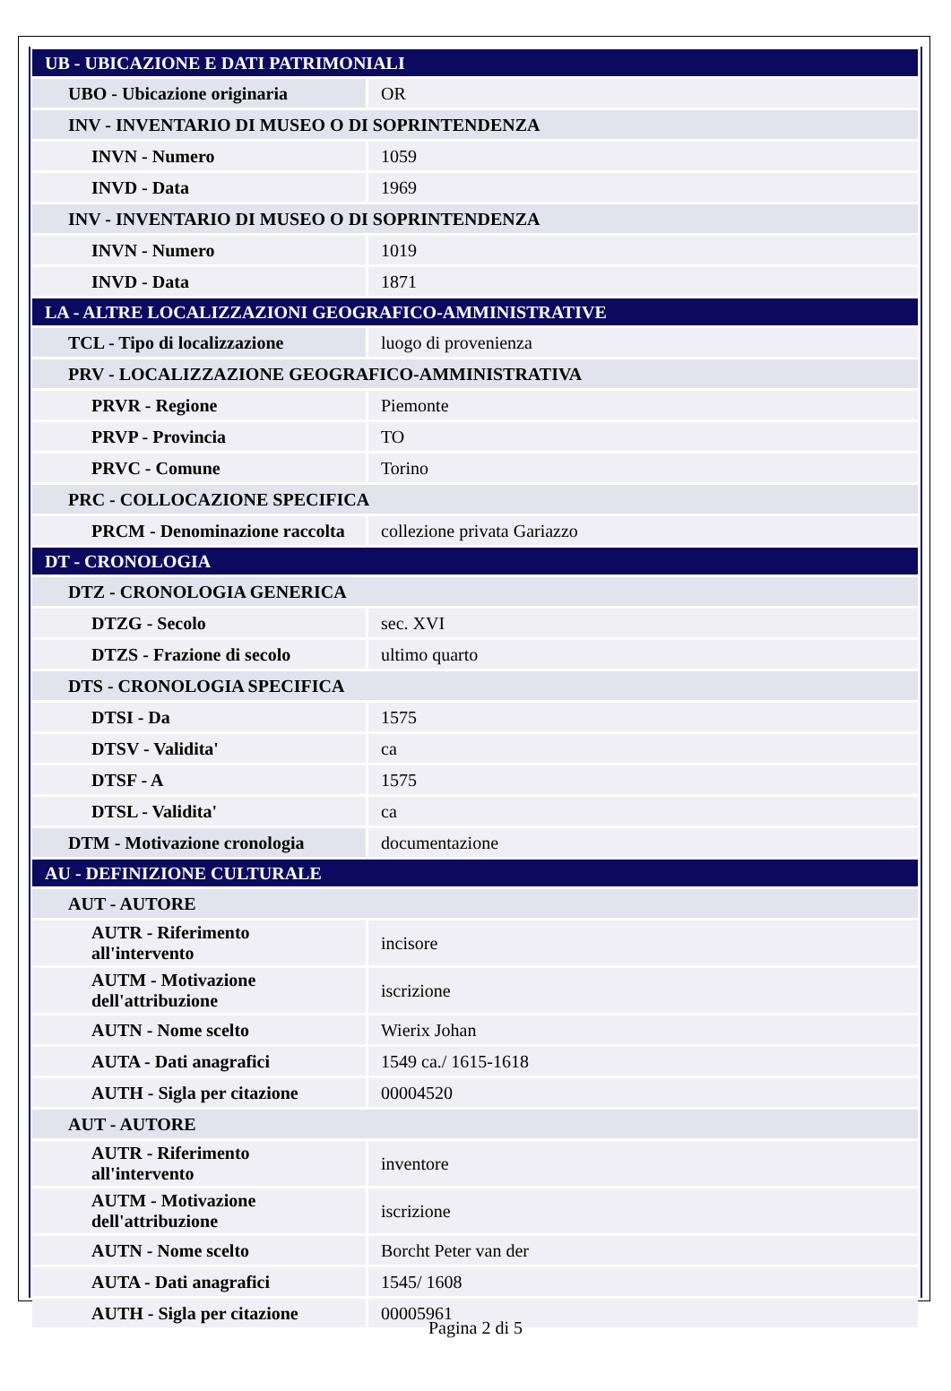| UB - UBICAZIONE E DATI PATRIMONIALI | |
| UBO - Ubicazione originaria | OR |
| INV - INVENTARIO DI MUSEO O DI SOPRINTENDENZA | |
| INVN - Numero | 1059 |
| INVD - Data | 1969 |
| INV - INVENTARIO DI MUSEO O DI SOPRINTENDENZA | |
| INVN - Numero | 1019 |
| INVD - Data | 1871 |
| LA - ALTRE LOCALIZZAZIONI GEOGRAFICO-AMMINISTRATIVE | |
| TCL - Tipo di localizzazione | luogo di provenienza |
| PRV - LOCALIZZAZIONE GEOGRAFICO-AMMINISTRATIVA | |
| PRVR - Regione | Piemonte |
| PRVP - Provincia | TO |
| PRVC - Comune | Torino |
| PRC - COLLOCAZIONE SPECIFICA | |
| PRCM - Denominazione raccolta | collezione privata Gariazzo |
| DT - CRONOLOGIA | |
| DTZ - CRONOLOGIA GENERICA | |
| DTZG - Secolo | sec. XVI |
| DTZS - Frazione di secolo | ultimo quarto |
| DTS - CRONOLOGIA SPECIFICA | |
| DTSI - Da | 1575 |
| DTSV - Validita' | ca |
| DTSF - A | 1575 |
| DTSL - Validita' | ca |
| DTM - Motivazione cronologia | documentazione |
| AU - DEFINIZIONE CULTURALE | |
| AUT - AUTORE | |
| AUTR - Riferimento all'intervento | incisore |
| AUTM - Motivazione dell'attribuzione | iscrizione |
| AUTN - Nome scelto | Wierix Johan |
| AUTA - Dati anagrafici | 1549 ca./ 1615-1618 |
| AUTH - Sigla per citazione | 00004520 |
| AUT - AUTORE | |
| AUTR - Riferimento all'intervento | inventore |
| AUTM - Motivazione dell'attribuzione | iscrizione |
| AUTN - Nome scelto | Borcht Peter van der |
| AUTA - Dati anagrafici | 1545/ 1608 |
| AUTH - Sigla per citazione | 00005961 |
Pagina 2 di 5